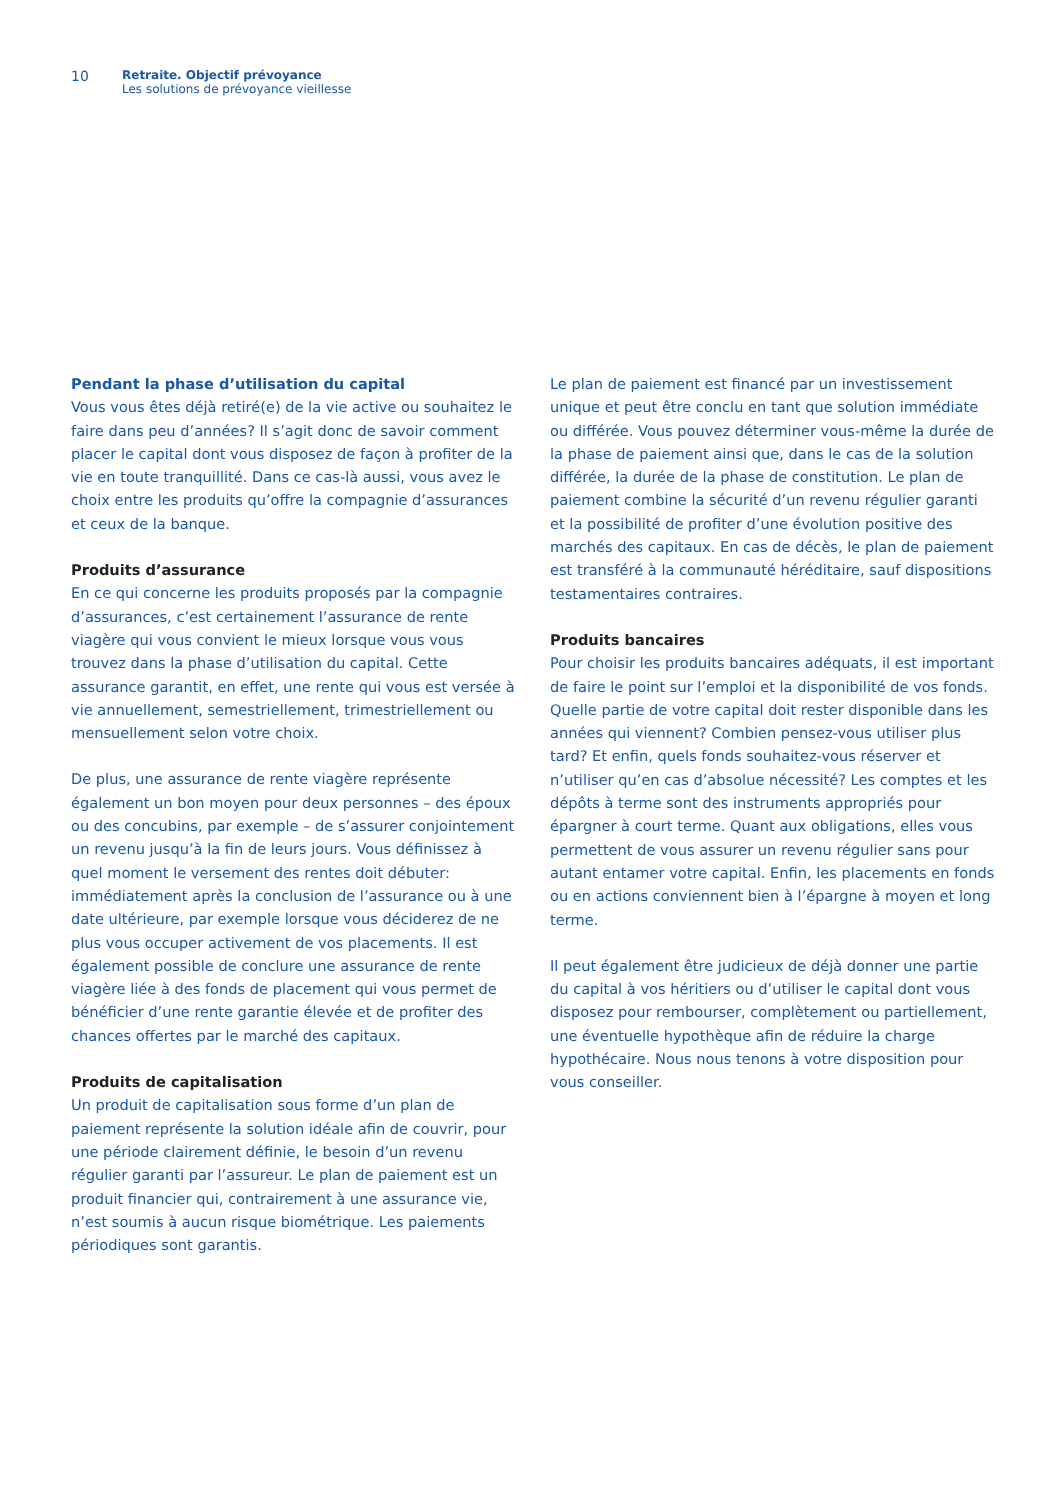10
Retraite. Objectif prévoyance
Les solutions de prévoyance vieillesse
Pendant la phase d’utilisation du capital
Vous vous êtes déjà retiré(e) de la vie active ou souhaitez le faire dans peu d’années? Il s’agit donc de savoir comment placer le capital dont vous disposez de façon à profiter de la vie en toute tranquillité. Dans ce cas-là aussi, vous avez le choix entre les produits qu’offre la compagnie d’assurances et ceux de la banque.
Produits d’assurance
En ce qui concerne les produits proposés par la compagnie d’assurances, c’est certainement l’assurance de rente viagère qui vous convient le mieux lorsque vous vous trouvez dans la phase d’utilisation du capital. Cette assurance garantit, en effet, une rente qui vous est versée à vie annuellement, semestriellement, trimestriellement ou mensuellement selon votre choix.
De plus, une assurance de rente viagère représente également un bon moyen pour deux personnes – des époux ou des concubins, par exemple – de s’assurer conjointement un revenu jusqu’à la fin de leurs jours. Vous définissez à quel moment le versement des rentes doit débuter: immédiatement après la conclusion de l’assurance ou à une date ultérieure, par exemple lorsque vous déciderez de ne plus vous occuper activement de vos placements. Il est également possible de conclure une assurance de rente viagère liée à des fonds de placement qui vous permet de bénéficier d’une rente garantie élevée et de profiter des chances offertes par le marché des capitaux.
Produits de capitalisation
Un produit de capitalisation sous forme d’un plan de paiement représente la solution idéale afin de couvrir, pour une période clairement définie, le besoin d’un revenu régulier garanti par l’assureur. Le plan de paiement est un produit financier qui, contrairement à une assurance vie, n’est soumis à aucun risque biométrique. Les paiements périodiques sont garantis.
Le plan de paiement est financé par un investissement unique et peut être conclu en tant que solution immédiate ou différée. Vous pouvez déterminer vous-même la durée de la phase de paiement ainsi que, dans le cas de la solution différée, la durée de la phase de constitution. Le plan de paiement combine la sécurité d’un revenu régulier garanti et la possibilité de profiter d’une évolution positive des marchés des capitaux. En cas de décès, le plan de paiement est transféré à la communauté héréditaire, sauf dispositions testamentaires contraires.
Produits bancaires
Pour choisir les produits bancaires adéquats, il est important de faire le point sur l’emploi et la disponibilité de vos fonds. Quelle partie de votre capital doit rester disponible dans les années qui viennent? Combien pensez-vous utiliser plus tard? Et enfin, quels fonds souhaitez-vous réserver et n’utiliser qu’en cas d’absolue nécessité? Les comptes et les dépôts à terme sont des instruments appropriés pour épargner à court terme. Quant aux obligations, elles vous permettent de vous assurer un revenu régulier sans pour autant entamer votre capital. Enfin, les placements en fonds ou en actions conviennent bien à l’épargne à moyen et long terme.
Il peut également être judicieux de déjà donner une partie du capital à vos héritiers ou d’utiliser le capital dont vous disposez pour rembourser, complètement ou partiellement, une éventuelle hypothèque afin de réduire la charge hypothécaire. Nous nous tenons à votre disposition pour vous conseiller.